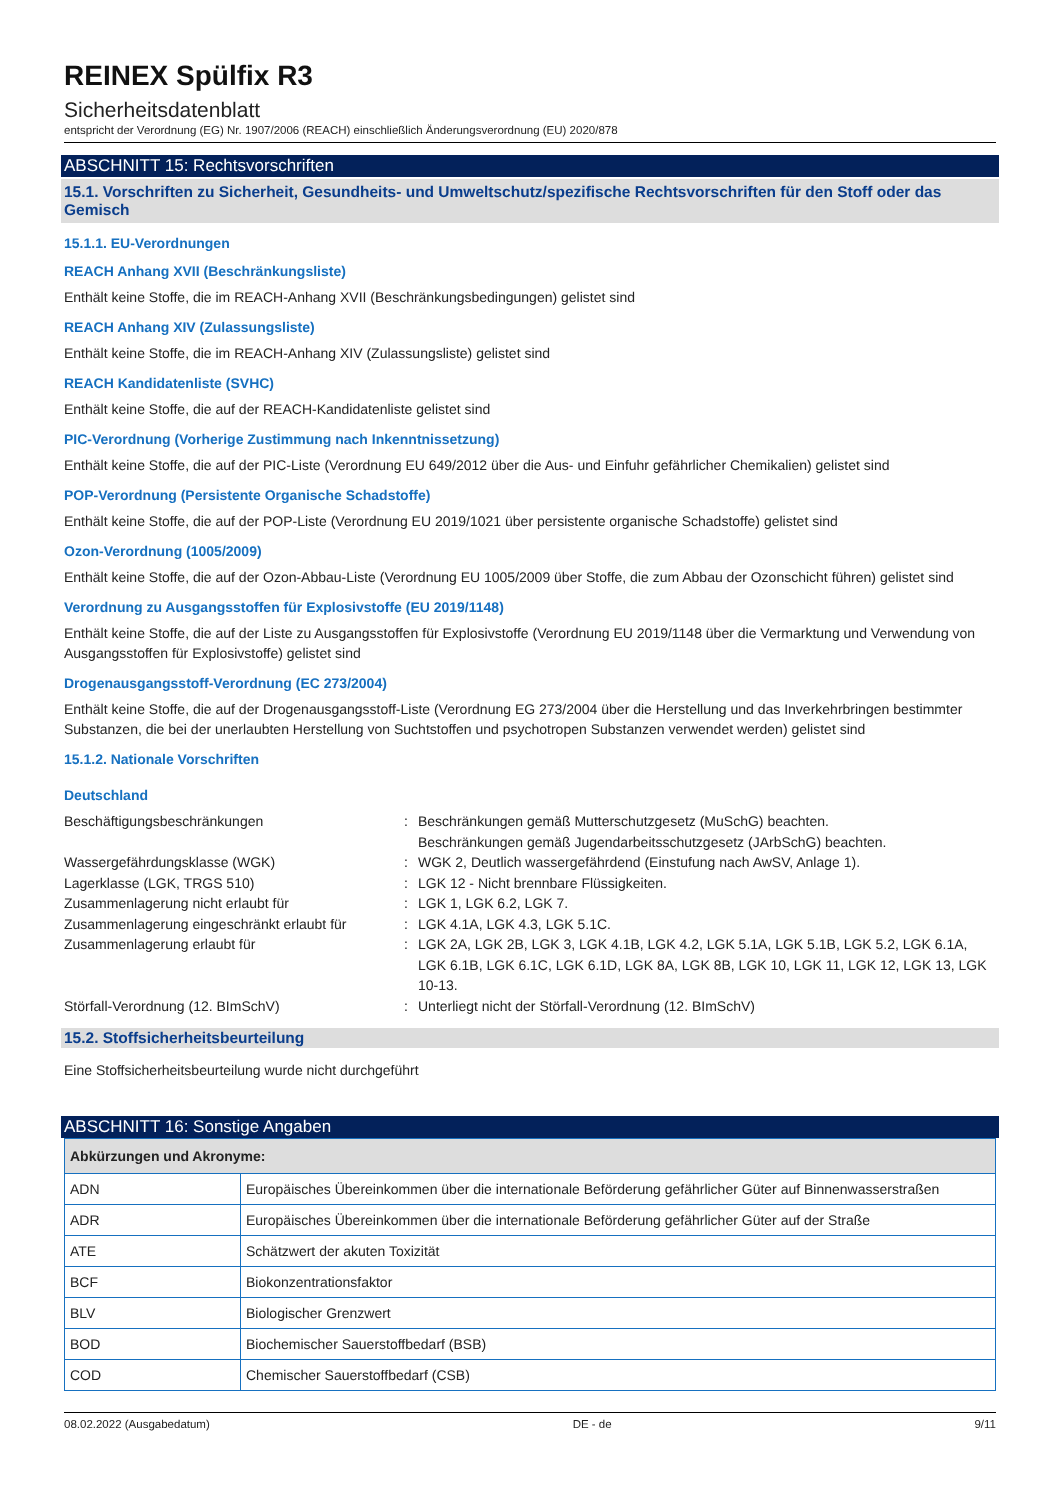REINEX Spülfix R3
Sicherheitsdatenblatt
entspricht der Verordnung (EG) Nr. 1907/2006 (REACH) einschließlich Änderungsverordnung (EU) 2020/878
ABSCHNITT 15: Rechtsvorschriften
15.1. Vorschriften zu Sicherheit, Gesundheits- und Umweltschutz/spezifische Rechtsvorschriften für den Stoff oder das Gemisch
15.1.1. EU-Verordnungen
REACH Anhang XVII (Beschränkungsliste)
Enthält keine Stoffe, die im REACH-Anhang XVII (Beschränkungsbedingungen) gelistet sind
REACH Anhang XIV (Zulassungsliste)
Enthält keine Stoffe, die im REACH-Anhang XIV (Zulassungsliste) gelistet sind
REACH Kandidatenliste (SVHC)
Enthält keine Stoffe, die auf der REACH-Kandidatenliste gelistet sind
PIC-Verordnung (Vorherige Zustimmung nach Inkenntnissetzung)
Enthält keine Stoffe, die auf der PIC-Liste (Verordnung EU 649/2012 über die Aus- und Einfuhr gefährlicher Chemikalien) gelistet sind
POP-Verordnung (Persistente Organische Schadstoffe)
Enthält keine Stoffe, die auf der POP-Liste (Verordnung EU 2019/1021 über persistente organische Schadstoffe) gelistet sind
Ozon-Verordnung (1005/2009)
Enthält keine Stoffe, die auf der Ozon-Abbau-Liste (Verordnung EU 1005/2009 über Stoffe, die zum Abbau der Ozonschicht führen) gelistet sind
Verordnung zu Ausgangsstoffen für Explosivstoffe (EU 2019/1148)
Enthält keine Stoffe, die auf der Liste zu Ausgangsstoffen für Explosivstoffe (Verordnung EU 2019/1148 über die Vermarktung und Verwendung von Ausgangsstoffen für Explosivstoffe) gelistet sind
Drogenausgangsstoff-Verordnung (EC 273/2004)
Enthält keine Stoffe, die auf der Drogenausgangsstoff-Liste (Verordnung EG 273/2004 über die Herstellung und das Inverkehrbringen bestimmter Substanzen, die bei der unerlaubten Herstellung von Suchtstoffen und psychotropen Substanzen verwendet werden) gelistet sind
15.1.2. Nationale Vorschriften
Deutschland
| Beschäftigungsbeschränkungen | : | Beschränkungen gemäß Mutterschutzgesetz (MuSchG) beachten. Beschränkungen gemäß Jugendarbeitsschutzgesetz (JArbSchG) beachten. |
| Wassergefährdungsklasse (WGK) | : | WGK 2, Deutlich wassergefährdend (Einstufung nach AwSV, Anlage 1). |
| Lagerklasse (LGK, TRGS 510) | : | LGK 12 - Nicht brennbare Flüssigkeiten. |
| Zusammenlagerung nicht erlaubt für | : | LGK 1, LGK 6.2, LGK 7. |
| Zusammenlagerung eingeschränkt erlaubt für | : | LGK 4.1A, LGK 4.3, LGK 5.1C. |
| Zusammenlagerung erlaubt für | : | LGK 2A, LGK 2B, LGK 3, LGK 4.1B, LGK 4.2, LGK 5.1A, LGK 5.1B, LGK 5.2, LGK 6.1A, LGK 6.1B, LGK 6.1C, LGK 6.1D, LGK 8A, LGK 8B, LGK 10, LGK 11, LGK 12, LGK 13, LGK 10-13. |
| Störfall-Verordnung (12. BImSchV) | : | Unterliegt nicht der Störfall-Verordnung (12. BImSchV) |
15.2. Stoffsicherheitsbeurteilung
Eine Stoffsicherheitsbeurteilung wurde nicht durchgeführt
ABSCHNITT 16: Sonstige Angaben
| Abkürzungen und Akronyme: | |
| --- | --- |
| ADN | Europäisches Übereinkommen über die internationale Beförderung gefährlicher Güter auf Binnenwasserstraßen |
| ADR | Europäisches Übereinkommen über die internationale Beförderung gefährlicher Güter auf der Straße |
| ATE | Schätzwert der akuten Toxizität |
| BCF | Biokonzentrationsfaktor |
| BLV | Biologischer Grenzwert |
| BOD | Biochemischer Sauerstoffbedarf (BSB) |
| COD | Chemischer Sauerstoffbedarf (CSB) |
08.02.2022 (Ausgabedatum) DE - de 9/11